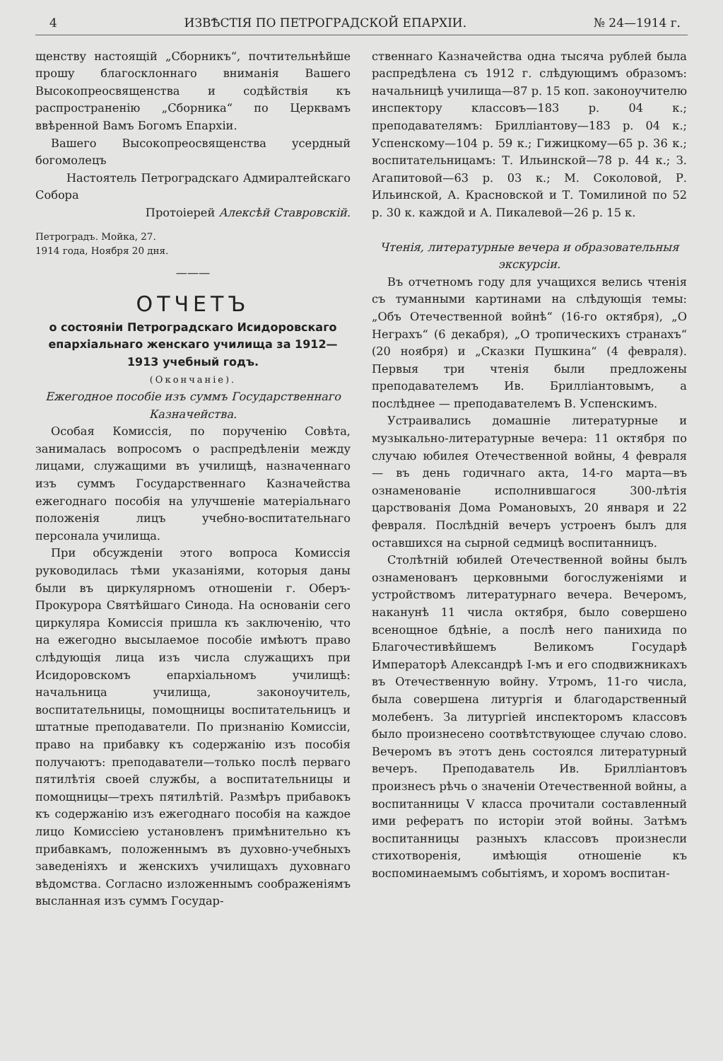4 ИЗВѢСТІЯ ПО ПЕТРОГРАДСКОЙ ЕПАРХІИ. № 24—1914 г.
щенству настоящій „Сборникъ“, почтительнѣйше прошу благосклоннаго вниманія Вашего Высокопреосвященства и содѣйствія къ распространенію „Сборника“ по Церквамъ ввѣренной Вамъ Богомъ Епархіи.
Вашего Высокопреосвященства усердный богомолецъ
Настоятель Петроградскаго Адмиралтейскаго Собора
Протоіерей Алексѣй Ставровскій.
Петроградъ. Мойка, 27.
1914 года, Ноября 20 дня.
———
ОТЧЕТЪ
о состояніи Петроградскаго Исидоровскаго епархіальнаго женскаго училища за 1912—1913 учебный годъ.
(Окончаніе).
Ежегодное пособіе изъ суммъ Государственнаго Казначейства.
Особая Комиссія, по порученію Совѣта, занималась вопросомъ о распредѣленіи между лицами, служащими въ училищѣ, назначеннаго изъ суммъ Государственнаго Казначейства ежегоднаго пособія на улучшеніе матеріальнаго положенія лицъ учебно-воспитательнаго персонала училища.
При обсужденіи этого вопроса Комиссія руководилась тѣми указаніями, которыя даны были въ циркулярномъ отношеніи г. Оберъ-Прокурора Святѣйшаго Синода. На основаніи сего циркуляра Комиссія пришла къ заключенію, что на ежегодно высылаемое пособіе имѣютъ право слѣдующія лица изъ числа служащихъ при Исидоровскомъ епархіальномъ училищѣ: начальница училища, законоучитель, воспитательницы, помощницы воспитательницъ и штатные преподаватели. По признанію Комиссіи, право на прибавку къ содержанію изъ пособія получаютъ: преподаватели—только послѣ перваго пятилѣтія своей службы, а воспитательницы и помощницы—трехъ пятилѣтій. Размѣръ прибавокъ къ содержанію изъ ежегоднаго пособія на каждое лицо Комиссіею установленъ примѣнительно къ прибавкамъ, положеннымъ въ духовно-учебныхъ заведеніяхъ и женскихъ училищахъ духовнаго вѣдомства. Согласно изложеннымъ соображеніямъ высланная изъ суммъ Государ-
ственнаго Казначейства одна тысяча рублей была распредѣлена съ 1912 г. слѣдующимъ образомъ: начальницѣ училища—87 р. 15 коп. законоучителю инспектору классовъ—183 р. 04 к.; преподавателямъ: Брилліантову—183 р. 04 к.; Успенскому—104 р. 59 к.; Гижицкому—65 р. 36 к.; воспитательницамъ: Т. Ильинской—78 р. 44 к.; З. Агапитовой—63 р. 03 к.; М. Соколовой, Р. Ильинской, А. Красновской и Т. Томилиной по 52 р. 30 к. каждой и А. Пикалевой—26 р. 15 к.
Чтенія, литературные вечера и образовательныя экскурсіи.
Въ отчетномъ году для учащихся велись чтенія съ туманными картинами на слѣдующія темы: „Объ Отечественной войнѣ“ (16-го октября), „О Неграхъ“ (6 декабря), „О тропическихъ странахъ“ (20 ноября) и „Сказки Пушкина“ (4 февраля). Первыя три чтенія были предложены преподавателемъ Ив. Брилліантовымъ, а послѣднее — преподавателемъ В. Успенскимъ.
Устраивались домашніе литературные и музыкально-литературные вечера: 11 октября по случаю юбилея Отечественной войны, 4 февраля — въ день годичнаго акта, 14-го марта—въ ознаменованіе исполнившагося 300-лѣтія царствованія Дома Романовыхъ, 20 января и 22 февраля. Послѣдній вечеръ устроенъ былъ для оставшихся на сырной седмицѣ воспитанницъ.
Столѣтній юбилей Отечественной войны былъ ознаменованъ церковными богослуженіями и устройствомъ литературнаго вечера. Вечеромъ, наканунѣ 11 числа октября, было совершено всенощное бдѣніе, а послѣ него панихида по Благочестивѣйшемъ Великомъ Государѣ Императорѣ Александрѣ I-мъ и его сподвижникахъ въ Отечественную войну. Утромъ, 11-го числа, была совершена литургія и благодарственный молебенъ. За литургіей инспекторомъ классовъ было произнесено соотвѣтствующее случаю слово. Вечеромъ въ этотъ день состоялся литературный вечеръ. Преподаватель Ив. Брилліантовъ произнесъ рѣчь о значеніи Отечественной войны, а воспитанницы V класса прочитали составленный ими рефератъ по исторіи этой войны. Затѣмъ воспитанницы разныхъ классовъ произнесли стихотворенія, имѣющія отношеніе къ воспоминаемымъ событіямъ, и хоромъ воспитан-